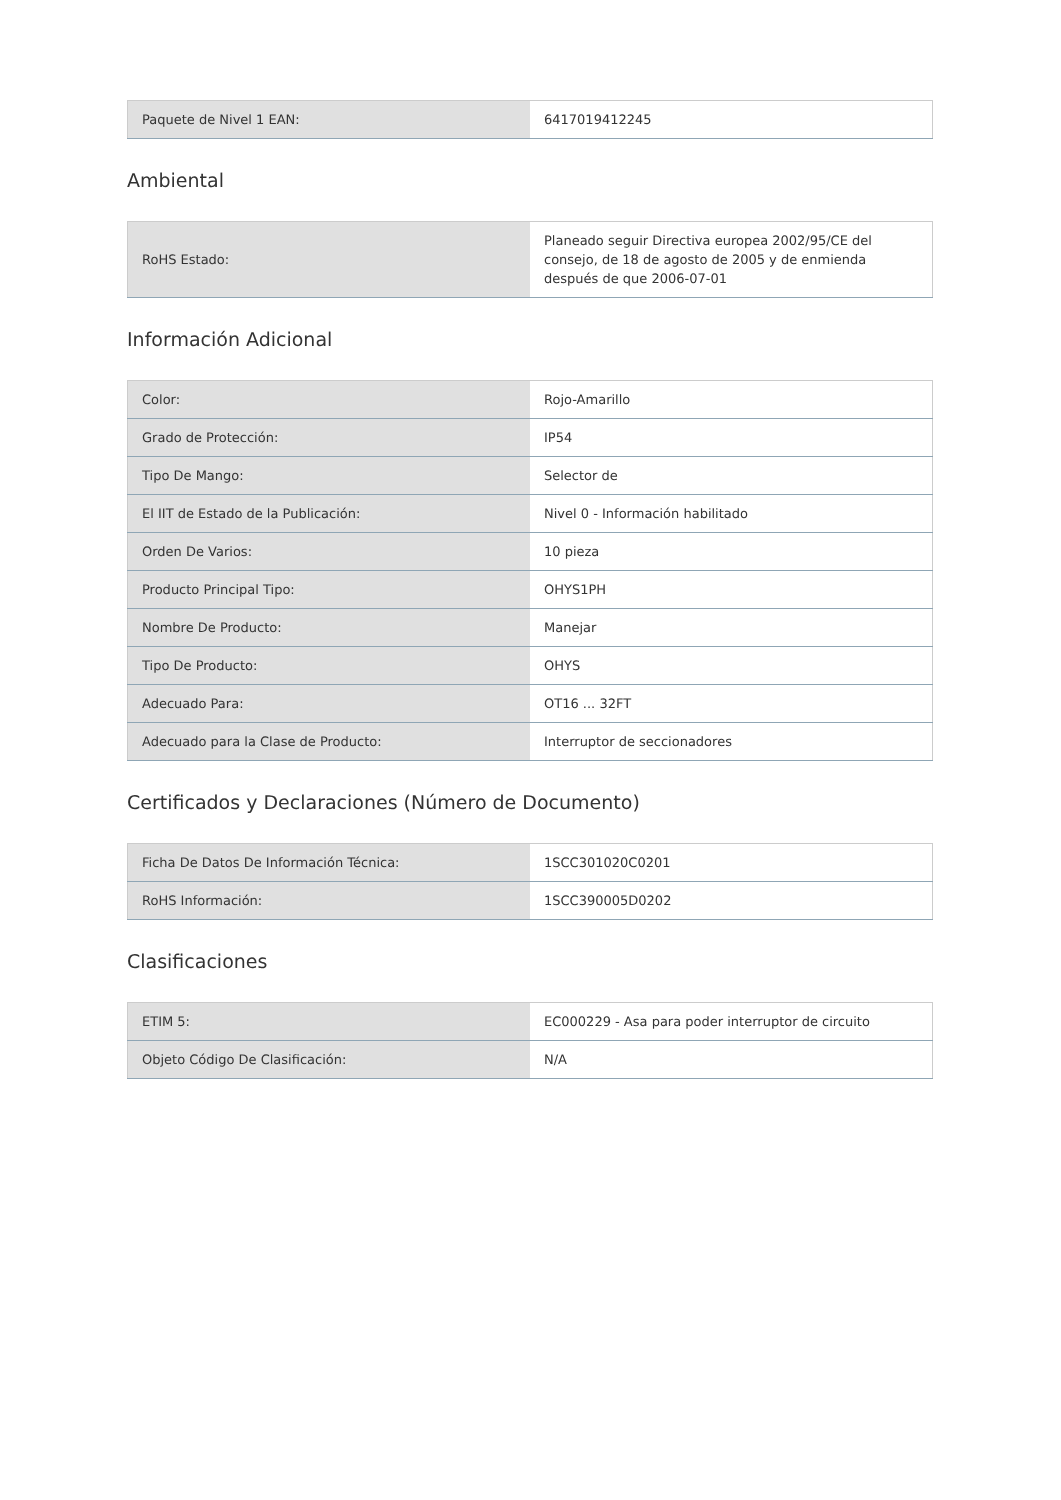| Paquete de Nivel 1 EAN: | 6417019412245 |
Ambiental
| RoHS Estado: | Planeado seguir Directiva europea 2002/95/CE del consejo, de 18 de agosto de 2005 y de enmienda después de que 2006-07-01 |
Información Adicional
| Color: | Rojo-Amarillo |
| Grado de Protección: | IP54 |
| Tipo De Mango: | Selector de |
| El IIT de Estado de la Publicación: | Nivel 0 - Información habilitado |
| Orden De Varios: | 10 pieza |
| Producto Principal Tipo: | OHYS1PH |
| Nombre De Producto: | Manejar |
| Tipo De Producto: | OHYS |
| Adecuado Para: | OT16 ... 32FT |
| Adecuado para la Clase de Producto: | Interruptor de seccionadores |
Certificados y Declaraciones (Número de Documento)
| Ficha De Datos De Información Técnica: | 1SCC301020C0201 |
| RoHS Información: | 1SCC390005D0202 |
Clasificaciones
| ETIM 5: | EC000229 - Asa para poder interruptor de circuito |
| Objeto Código De Clasificación: | N/A |